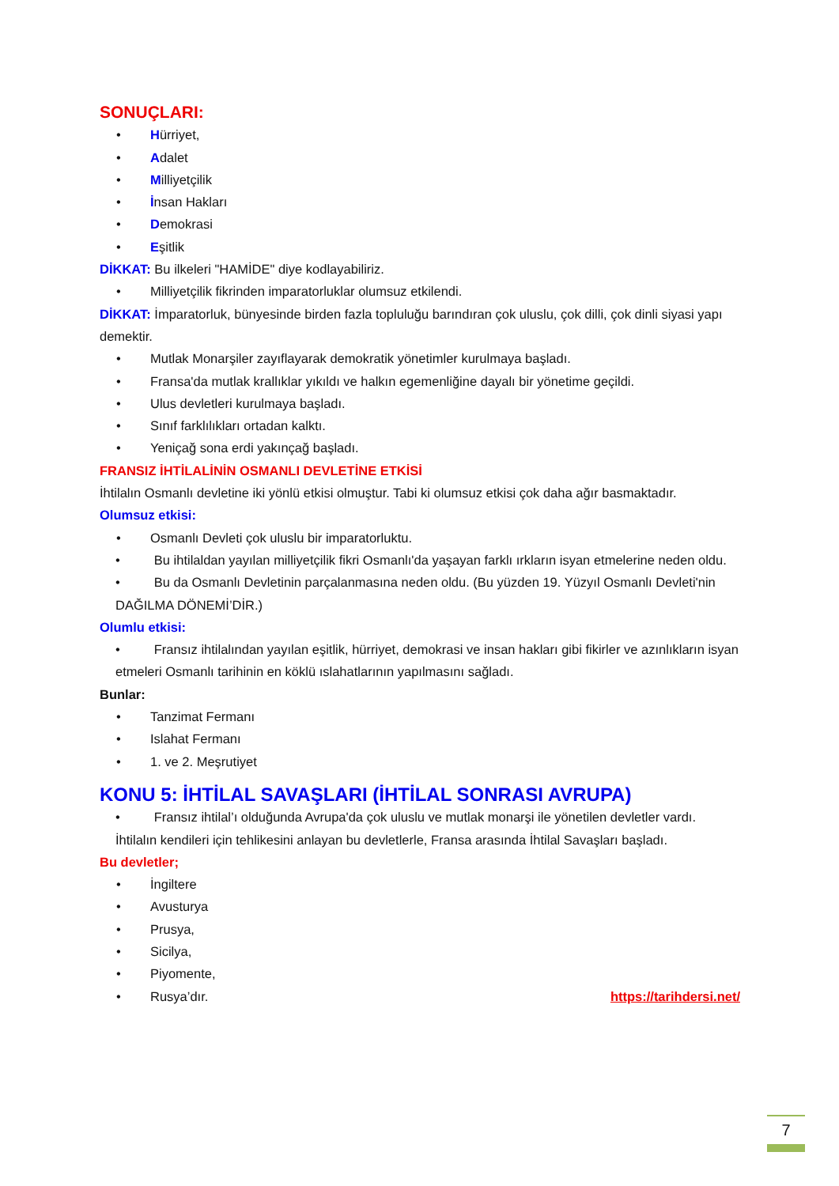SONUÇLARI:
• Hürriyet,
• Adalet
• Milliyetçilik
• İnsan Hakları
• Demokrasi
• Eşitlik
DİKKAT: Bu ilkeleri "HAMİDE" diye kodlayabiliriz.
• Milliyetçilik fikrinden imparatorluklar olumsuz etkilendi.
DİKKAT: İmparatorluk, bünyesinde birden fazla topluluğu barındıran çok uluslu, çok dilli, çok dinli siyasi yapı demektir.
• Mutlak Monarşiler zayıflayarak demokratik yönetimler kurulmaya başladı.
• Fransa'da mutlak krallıklar yıkıldı ve halkın egemenliğine dayalı bir yönetime geçildi.
• Ulus devletleri kurulmaya başladı.
• Sınıf farklılıkları ortadan kalktı.
• Yeniçağ sona erdi yakınçağ başladı.
FRANSIZ İHTİLALİNİN OSMANLI DEVLETİNE ETKİSİ
İhtilalın Osmanlı devletine iki yönlü etkisi olmuştur. Tabi ki olumsuz etkisi çok daha ağır basmaktadır.
Olumsuz etkisi:
• Osmanlı Devleti çok uluslu bir imparatorluktu.
• Bu ihtilaldan yayılan milliyetçilik fikri Osmanlı'da yaşayan farklı ırkların isyan etmelerine neden oldu.
• Bu da Osmanlı Devletinin parçalanmasına neden oldu. (Bu yüzden 19. Yüzyıl Osmanlı Devleti'nin DAĞILMA DÖNEMİ’DİR.)
Olumlu etkisi:
• Fransız ihtilalından yayılan eşitlik, hürriyet, demokrasi ve insan hakları gibi fikirler ve azınlıkların isyan etmeleri Osmanlı tarihinin en köklü ıslahatlarının yapılmasını sağladı.
Bunlar:
• Tanzimat Fermanı
• Islahat Fermanı
• 1. ve 2. Meşrutiyet
KONU 5: İHTİLAL SAVAŞLARI (İHTİLAL SONRASI AVRUPA)
• Fransız ihtilal’ı olduğunda Avrupa'da çok uluslu ve mutlak monarşi ile yönetilen devletler vardı. İhtilalın kendileri için tehlikesini anlayan bu devletlerle, Fransa arasında İhtilal Savaşları başladı.
Bu devletler;
• İngiltere
• Avusturya
• Prusya,
• Sicilya,
• Piyomente,
• Rusya’dır. https://tarihdersi.net/
7